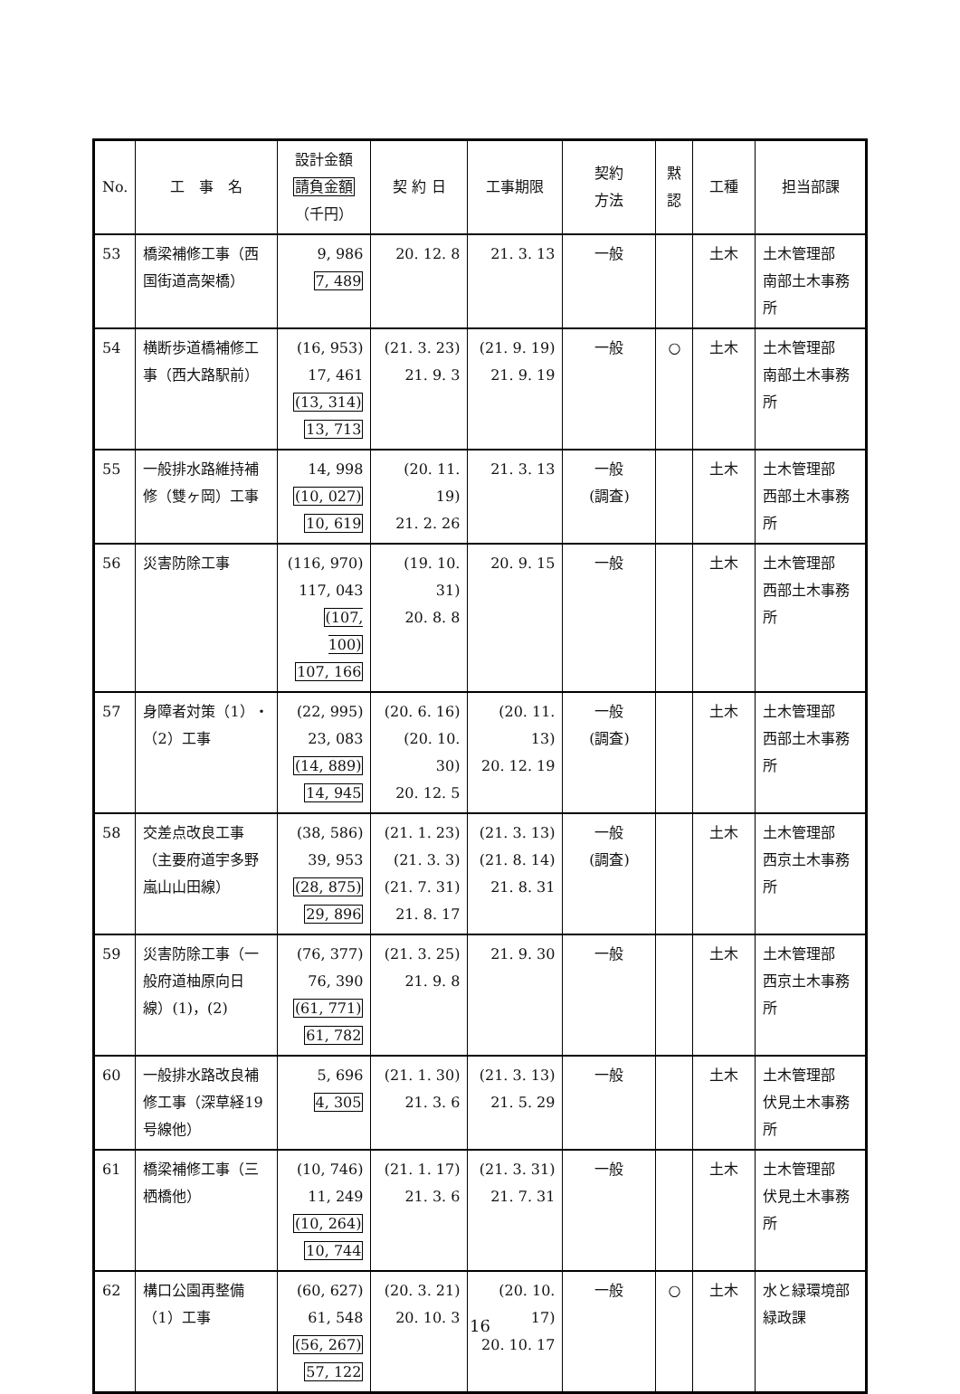| No. | 工 事 名 | 設計金額 請負金額 （千円） | 契 約 日 | 工事期限 | 契約 方法 | 黙 認 | 工種 | 担当部課 |
| --- | --- | --- | --- | --- | --- | --- | --- | --- |
| 53 | 橋梁補修工事（西国街道高架橋） | 9, 986 7, 489 | 20. 12. 8 | 21. 3. 13 | 一般 | | 土木 | 土木管理部 南部土木事務所 |
| 54 | 横断歩道橋補修工事（西大路駅前） | (16, 953) 17, 461 (13, 314) 13, 713 | (21. 3. 23) 21. 9. 3 | (21. 9. 19) 21. 9. 19 | 一般 | ○ | 土木 | 土木管理部 南部土木事務所 |
| 55 | 一般排水路維持補修（雙ヶ岡）工事 | 14, 998 (10, 027) 10, 619 | (20. 11. 19) 21. 2. 26 | 21. 3. 13 | 一般 (調査) | | 土木 | 土木管理部 西部土木事務所 |
| 56 | 災害防除工事 | (116, 970) 117, 043 (107, 100) 107, 166 | (19. 10. 31) 20. 8. 8 | 20. 9. 15 | 一般 | | 土木 | 土木管理部 西部土木事務所 |
| 57 | 身障者対策（1）・（2）工事 | (22, 995) 23, 083 (14, 889) 14, 945 | (20. 6. 16) (20. 10. 30) 20. 12. 5 | (20. 11. 13) 20. 12. 19 | 一般 (調査) | | 土木 | 土木管理部 西部土木事務所 |
| 58 | 交差点改良工事（主要府道宇多野嵐山山田線） | (38, 586) 39, 953 (28, 875) 29, 896 | (21. 1. 23) (21. 3. 3) (21. 7. 31) 21. 8. 17 | (21. 3. 13) (21. 8. 14) 21. 8. 31 | 一般 (調査) | | 土木 | 土木管理部 西京土木事務所 |
| 59 | 災害防除工事（一般府道柚原向日線）(1)，(2) | (76, 377) 76, 390 (61, 771) 61, 782 | (21. 3. 25) 21. 9. 8 | 21. 9. 30 | 一般 | | 土木 | 土木管理部 西京土木事務所 |
| 60 | 一般排水路改良補修工事（深草経19号線他） | 5, 696 4, 305 | (21. 1. 30) 21. 3. 6 | (21. 3. 13) 21. 5. 29 | 一般 | | 土木 | 土木管理部 伏見土木事務所 |
| 61 | 橋梁補修工事（三栖橋他） | (10, 746) 11, 249 (10, 264) 10, 744 | (21. 1. 17) 21. 3. 6 | (21. 3. 31) 21. 7. 31 | 一般 | | 土木 | 土木管理部 伏見土木事務所 |
| 62 | 構口公園再整備（1）工事 | (60, 627) 61, 548 (56, 267) 57, 122 | (20. 3. 21) 20. 10. 3 | (20. 10. 17) 20. 10. 17 | 一般 | ○ | 土木 | 水と緑環境部 緑政課 |
16